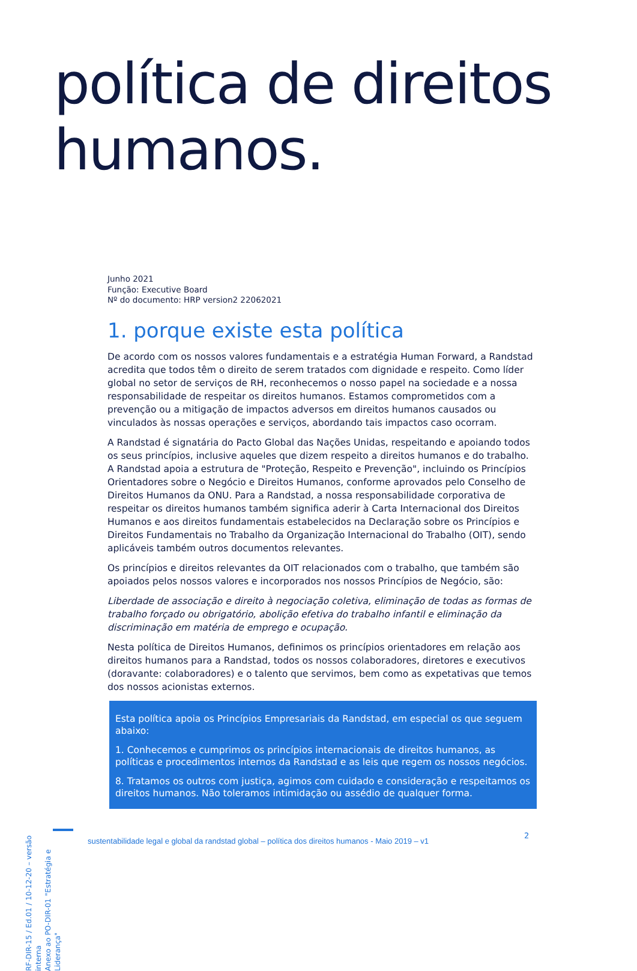política de direitos
humanos.
Junho 2021
Função: Executive Board
Nº do documento: HRP version2 22062021
1. porque existe esta política
De acordo com os nossos valores fundamentais e a estratégia Human Forward, a Randstad acredita que todos têm o direito de serem tratados com dignidade e respeito. Como líder global no setor de serviços de RH, reconhecemos o nosso papel na sociedade e a nossa responsabilidade de respeitar os direitos humanos. Estamos comprometidos com a prevenção ou a mitigação de impactos adversos em direitos humanos causados ou vinculados às nossas operações e serviços, abordando tais impactos caso ocorram.
A Randstad é signatária do Pacto Global das Nações Unidas, respeitando e apoiando todos os seus princípios, inclusive aqueles que dizem respeito a direitos humanos e do trabalho. A Randstad apoia a estrutura de "Proteção, Respeito e Prevenção", incluindo os Princípios Orientadores sobre o Negócio e Direitos Humanos, conforme aprovados pelo Conselho de Direitos Humanos da ONU. Para a Randstad, a nossa responsabilidade corporativa de respeitar os direitos humanos também significa aderir à Carta Internacional dos Direitos Humanos e aos direitos fundamentais estabelecidos na Declaração sobre os Princípios e Direitos Fundamentais no Trabalho da Organização Internacional do Trabalho (OIT), sendo aplicáveis também outros documentos relevantes.
Os princípios e direitos relevantes da OIT relacionados com o trabalho, que também são apoiados pelos nossos valores e incorporados nos nossos Princípios de Negócio, são:
Liberdade de associação e direito à negociação coletiva, eliminação de todas as formas de trabalho forçado ou obrigatório, abolição efetiva do trabalho infantil e eliminação da discriminação em matéria de emprego e ocupação.
Nesta política de Direitos Humanos, definimos os princípios orientadores em relação aos direitos humanos para a Randstad, todos os nossos colaboradores, diretores e executivos (doravante: colaboradores) e o talento que servimos, bem como as expetativas que temos dos nossos acionistas externos.
Esta política apoia os Princípios Empresariais da Randstad, em especial os que seguem abaixo:
1. Conhecemos e cumprimos os princípios internacionais de direitos humanos, as políticas e procedimentos internos da Randstad e as leis que regem os nossos negócios.
8. Tratamos os outros com justiça, agimos com cuidado e consideração e respeitamos os direitos humanos. Não toleramos intimidação ou assédio de qualquer forma.
RF-DIR-15 / Ed.01 / 10-12-20 – versão interna
Anexo ao PO-DIR-01 "Estratégia e Liderança"
sustentabilidade legal e global da randstad global – política dos direitos humanos - Maio 2019 – v1
2